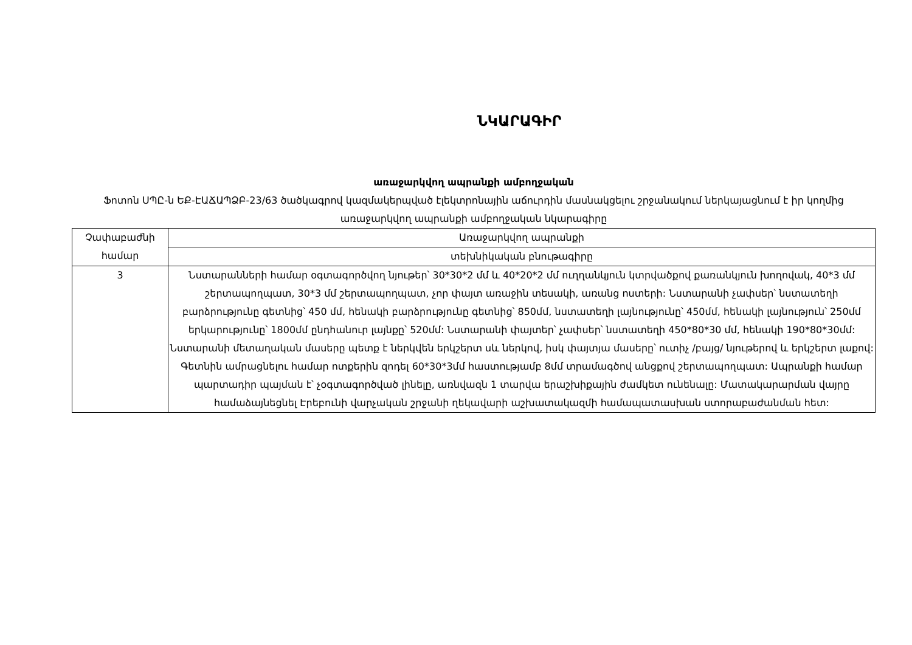ՆԿԱՐԱԳԻՐ
առաջարկվող ապրանքի ամբողջական
Ֆոտոն ՍՊԸ-ն ԵՔ-ԷԱՃԱՊՁԲ-23/63 ծածկագրով կազմակերպված էլեկտրոնային աճուրդին մասնակցելու շրջանակում ներկայացնում է իր կողմից առաջարկվող ապրանքի ամբողջական նկարագիրը
| Չափաբաժնի համար | Առաջարկվող ապրանքի |
| | տեխնիկական բնութագիրը |
| 3 | Նստարանների համար օգտագործվող նյութեր՝ 30*30*2 մմ և 40*20*2 մմ ուղղանկյուն կտրվածքով քառանկյուն խողովակ, 40*3 մմ շերտապողպատ, 30*3 մմ շերտապողպատ, չոր փայտ առաջին տեսակի, առանց ոստերի: Նստարանի չափսեր՝ նստատեղի բարձրությունը գետնից՝ 450 մմ, հենակի բարձրությունը գետնից՝ 850մմ, նստատեղի լայնությունը՝ 450մմ, հենակի լայնություն՝ 250մմ երկարությունը՝ 1800մմ ընդհանուր լայնքը՝ 520մմ: Նստարանի փայտեր՝ չափսեր՝ նստատեղի 450*80*30 մմ, հենակի 190*80*30մմ: Նստարանի մետաղական մասերը պետք է ներկվեն երկշերտ սև ներկով, իսկ փայտյա մասերը՝ ուտիչ /բայց/ նյութերով և երկշերտ լաքով: Գետնին ամրացնելու համար ոտքերին զոդել 60*30*3մմ հաստությամբ 8մմ տրամագծով անցքով շերտապողպատ: Ապրանքի համար պարտադիր պայման է՝ չօգտագործված լինելը, առնվազն 1 տարվա երաշխիքային ժամկետ ունենալը: Մատակարարման վայրը համաձայնեցնել Էրեբունի վարչական շրջանի ղեկավարի աշխատակազմի համապատասխան ստորաբաժանման հետ: |